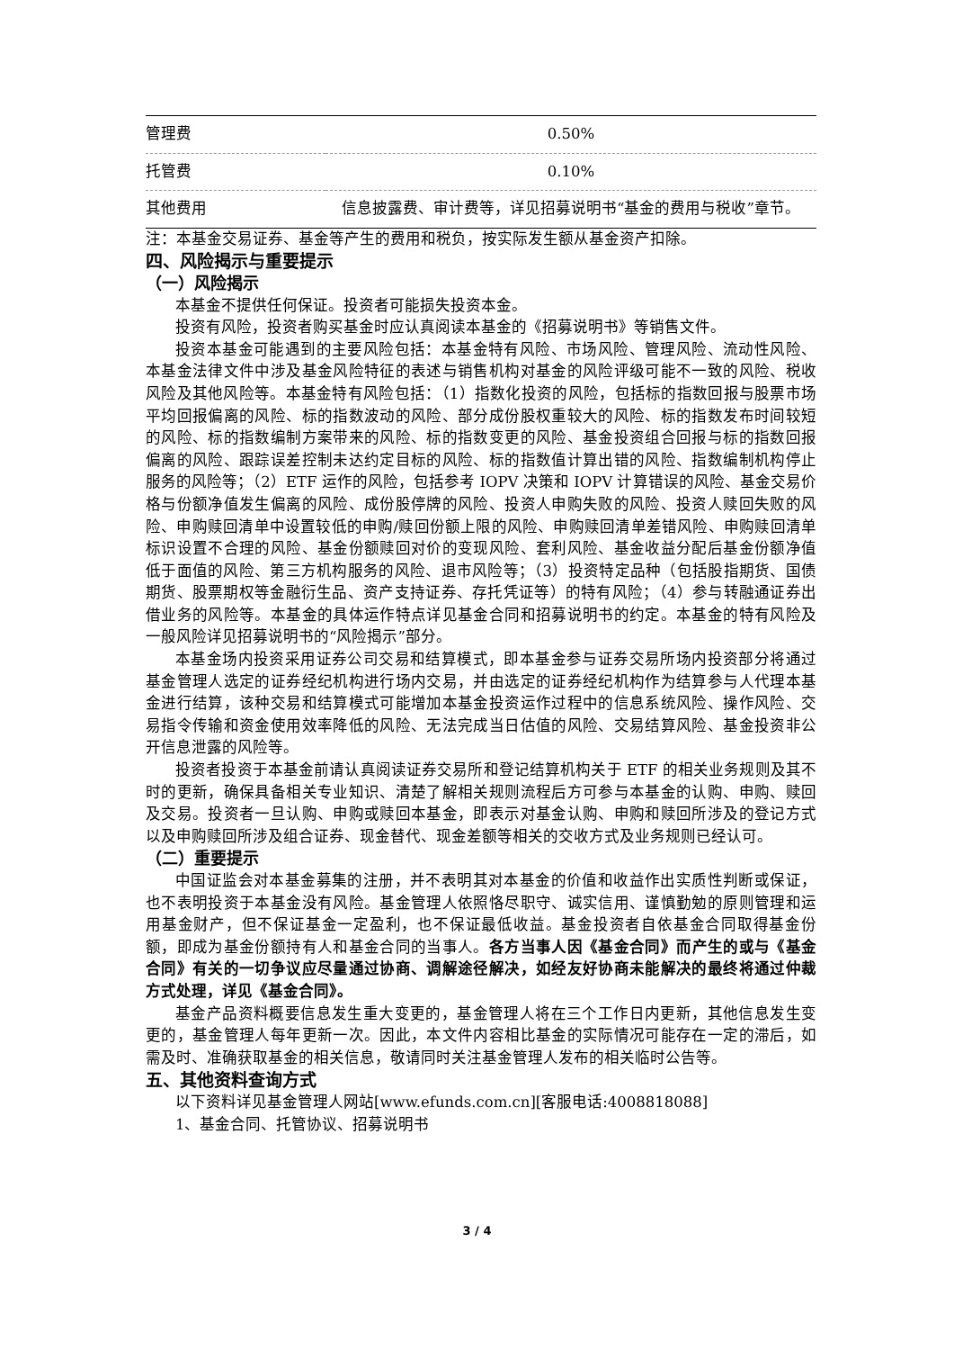| 管理费 | 0.50% |
| 托管费 | 0.10% |
| 其他费用 | 信息披露费、审计费等，详见招募说明书“基金的费用与税收”章节。 |
注：本基金交易证券、基金等产生的费用和税负，按实际发生额从基金资产扣除。
四、风险揭示与重要提示
（一）风险揭示
本基金不提供任何保证。投资者可能损失投资本金。
投资有风险，投资者购买基金时应认真阅读本基金的《招募说明书》等销售文件。
投资本基金可能遇到的主要风险包括：本基金特有风险、市场风险、管理风险、流动性风险、本基金法律文件中涉及基金风险特征的表述与销售机构对基金的风险评级可能不一致的风险、税收风险及其他风险等。本基金特有风险包括：（1）指数化投资的风险，包括标的指数回报与股票市场平均回报偏离的风险、标的指数波动的风险、部分成份股权重较大的风险、标的指数发布时间较短的风险、标的指数编制方案带来的风险、标的指数变更的风险、基金投资组合回报与标的指数回报偏离的风险、跟踪误差控制未达约定目标的风险、标的指数值计算出错的风险、指数编制机构停止服务的风险等；（2）ETF 运作的风险，包括参考 IOPV 决策和 IOPV 计算错误的风险、基金交易价格与份额净值发生偏离的风险、成份股停牌的风险、投资人申购失败的风险、投资人赎回失败的风险、申购赎回清单中设置较低的申购/赎回份额上限的风险、申购赎回清单差错风险、申购赎回清单标识设置不合理的风险、基金份额赎回对价的变现风险、套利风险、基金收益分配后基金份额净值低于面值的风险、第三方机构服务的风险、退市风险等；（3）投资特定品种（包括股指期货、国债期货、股票期权等金融衍生品、资产支持证券、存托凭证等）的特有风险；（4）参与转融通证券出借业务的风险等。本基金的具体运作特点详见基金合同和招募说明书的约定。本基金的特有风险及一般风险详见招募说明书的“风险揭示”部分。
本基金场内投资采用证券公司交易和结算模式，即本基金参与证券交易所场内投资部分将通过基金管理人选定的证券经纪机构进行场内交易，并由选定的证券经纪机构作为结算参与人代理本基金进行结算，该种交易和结算模式可能增加本基金投资运作过程中的信息系统风险、操作风险、交易指令传输和资金使用效率降低的风险、无法完成当日估值的风险、交易结算风险、基金投资非公开信息泄露的风险等。
投资者投资于本基金前请认真阅读证券交易所和登记结算机构关于 ETF 的相关业务规则及其不时的更新，确保具备相关专业知识、清楚了解相关规则流程后方可参与本基金的认购、申购、赎回及交易。投资者一旦认购、申购或赎回本基金，即表示对基金认购、申购和赎回所涉及的登记方式以及申购赎回所涉及组合证券、现金替代、现金差额等相关的交收方式及业务规则已经认可。
（二）重要提示
中国证监会对本基金募集的注册，并不表明其对本基金的价值和收益作出实质性判断或保证，也不表明投资于本基金没有风险。基金管理人依照恪尽职守、诚实信用、谨慎勤勉的原则管理和运用基金财产，但不保证基金一定盈利，也不保证最低收益。基金投资者自依基金合同取得基金份额，即成为基金份额持有人和基金合同的当事人。各方当事人因《基金合同》而产生的或与《基金合同》有关的一切争议应尽量通过协商、调解途径解决，如经友好协商未能解决的最终将通过仲裁方式处理，详见《基金合同》。
基金产品资料概要信息发生重大变更的，基金管理人将在三个工作日内更新，其他信息发生变更的，基金管理人每年更新一次。因此，本文件内容相比基金的实际情况可能存在一定的滞后，如需及时、准确获取基金的相关信息，敬请同时关注基金管理人发布的相关临时公告等。
五、其他资料查询方式
以下资料详见基金管理人网站[www.efunds.com.cn][客服电话:4008818088]
1、基金合同、托管协议、招募说明书
3 / 4